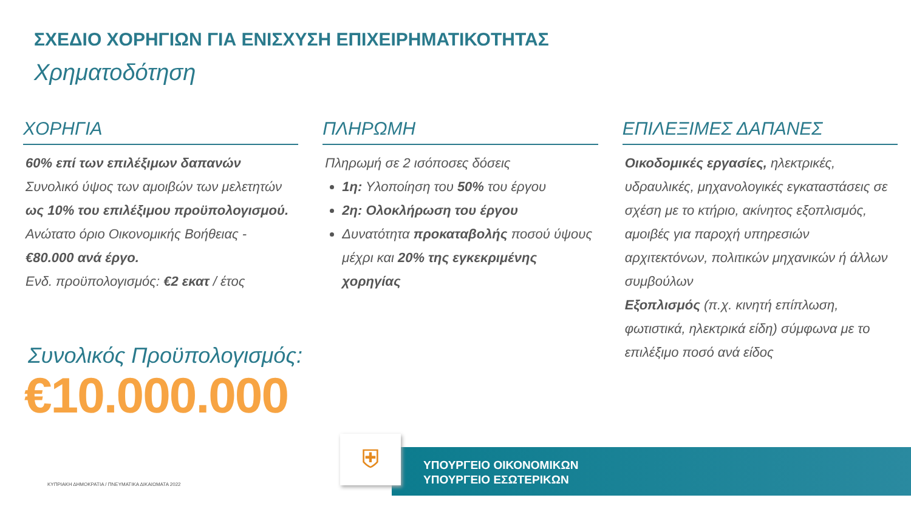ΣΧΕΔΙΟ ΧΟΡΗΓΙΩΝ ΓΙΑ ΕΝΙΣΧΥΣΗ ΕΠΙΧΕΙΡΗΜΑΤΙΚΟΤΗΤΑΣ
Χρηματοδότηση
ΧΟΡΗΓΙΑ
60% επί των επιλέξιμων δαπανών
Συνολικό ύψος των αμοιβών των μελετητών ως 10% του επιλέξιμου προϋπολογισμού.
Ανώτατο όριο Οικονομικής Βοήθειας - €80.000 ανά έργο.
Ενδ. προϋπολογισμός: €2 εκατ / έτος
ΠΛΗΡΩΜΗ
Πληρωμή σε 2 ισόποσες δόσεις
1η: Υλοποίηση του 50% του έργου
2η: Ολοκλήρωση του έργου
Δυνατότητα προκαταβολής ποσού ύψους μέχρι και 20% της εγκεκριμένης χορηγίας
ΕΠΙΛΕΞΙΜΕΣ ΔΑΠΑΝΕΣ
Οικοδομικές εργασίες, ηλεκτρικές, υδραυλικές, μηχανολογικές εγκαταστάσεις σε σχέση με το κτήριο, ακίνητος εξοπλισμός, αμοιβές για παροχή υπηρεσιών αρχιτεκτόνων, πολιτικών μηχανικών ή άλλων συμβούλων
Εξοπλισμός (π.χ. κινητή επίπλωση, φωτιστικά, ηλεκτρικά είδη) σύμφωνα με το επιλέξιμο ποσό ανά είδος
Συνολικός Προϋπολογισμός:
€10.000.000
ΚΥΠΡΙΑΚΗ ΔΗΜΟΚΡΑΤΙΑ / ΠΝΕΥΜΑΤΙΚΑ ΔΙΚΑΙΩΜΑΤΑ 2022
ΥΠΟΥΡΓΕΙΟ ΟΙΚΟΝΟΜΙΚΩΝ
ΥΠΟΥΡΓΕΙΟ ΕΣΩΤΕΡΙΚΩΝ
⛨